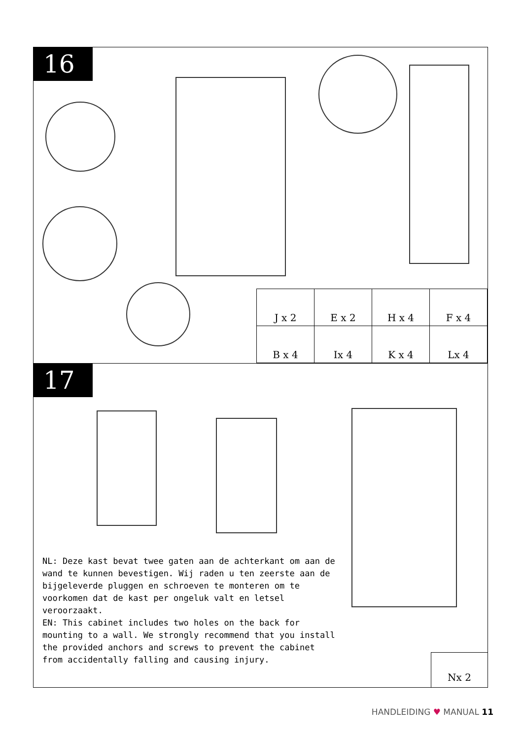16
| J x 2 | E x 2 | H x 4 | F x 4 |
| B x 4 | Ix 4 | K x 4 | Lx 4 |
17
NL: Deze kast bevat twee gaten aan de achterkant om aan de wand te kunnen bevestigen. Wij raden u ten zeerste aan de bijgeleverde pluggen en schroeven te monteren om te voorkomen dat de kast per ongeluk valt en letsel veroorzaakt.
EN: This cabinet includes two holes on the back for mounting to a wall. We strongly recommend that you install the provided anchors and screws to prevent the cabinet from accidentally falling and causing injury.
Nx 2
HANDLEIDING ♥ MANUAL 11